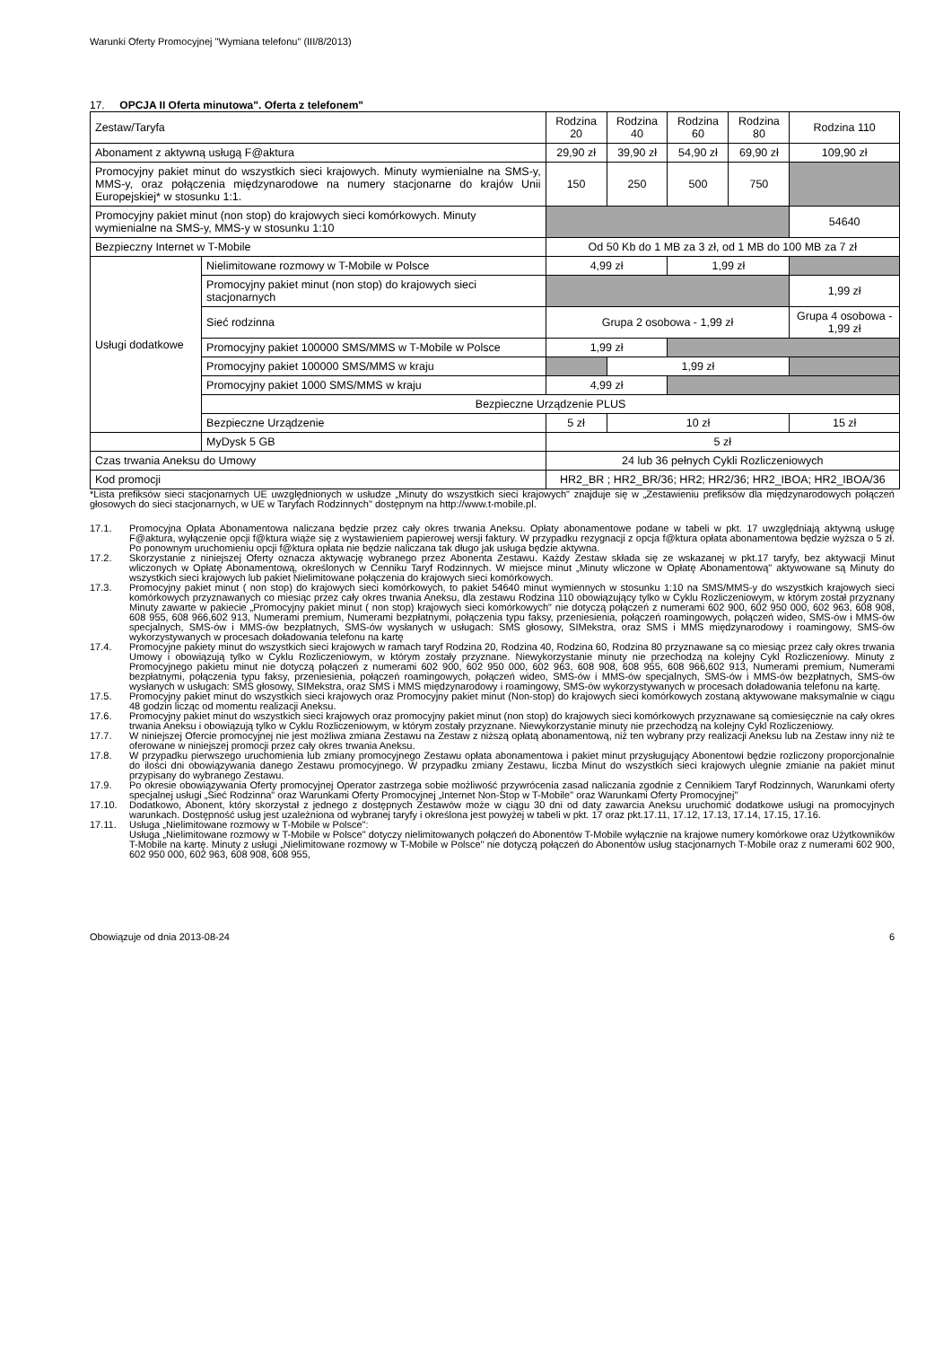Warunki Oferty Promocyjnej "Wymiana telefonu" (III/8/2013)
17. OPCJA II Oferta minutowa". Oferta z telefonem"
| Zestaw/Taryfa | | Rodzina 20 | Rodzina 40 | Rodzina 60 | Rodzina 80 | Rodzina 110 |
| --- | --- | --- | --- | --- | --- | --- |
| Abonament z aktywną usługą F@aktura | | 29,90 zł | 39,90 zł | 54,90 zł | 69,90 zł | 109,90 zł |
| Promocyjny pakiet minut do wszystkich sieci krajowych. Minuty wymienialne na SMS-y, MMS-y, oraz połączenia międzynarodowe na numery stacjonarne do krajów Unii Europejskiej* w stosunku 1:1. | | 150 | 250 | 500 | 750 | |
| Promocyjny pakiet minut (non stop) do krajowych sieci komórkowych. Minuty wymienialne na SMS-y, MMS-y w stosunku 1:10 | | | | | | 54640 |
| Bezpieczny Internet w T-Mobile | | Od 50 Kb do 1 MB za 3 zł, od 1 MB do 100 MB za 7 zł | | | | |
| Usługi dodatkowe | Nielimitowane rozmowy w T-Mobile w Polsce | 4,99 zł | | 1,99 zł | | |
| | Promocyjny pakiet minut (non stop) do krajowych sieci stacjonarnych | | | | | 1,99 zł |
| | Sieć rodzinna | Grupa 2 osobowa - 1,99 zł | | | | Grupa 4 osobowa - 1,99 zł |
| | Promocyjny pakiet 100000 SMS/MMS w T-Mobile w Polsce | 1,99 zł | | | | |
| | Promocyjny pakiet 100000 SMS/MMS w kraju | | 1,99 zł | | | |
| | Promocyjny pakiet 1000 SMS/MMS w kraju | 4,99 zł | | | | |
| | Bezpieczne Urządzenie PLUS | | | | | |
| | Bezpieczne Urządzenie | 5 zł | 10 zł | | | 15 zł |
| | MyDysk 5 GB | 5 zł | | | | |
| Czas trwania Aneksu do Umowy | | 24 lub 36 pełnych Cykli Rozliczeniowych | | | | |
| Kod promocji | | HR2_BR ; HR2_BR/36; HR2; HR2/36; HR2_IBOA; HR2_IBOA/36 | | | | |
*Lista prefiksów sieci stacjonarnych UE uwzględnionych w usłudze „Minuty do wszystkich sieci krajowych" znajduje się w „Zestawieniu prefiksów dla międzynarodowych połączeń głosowych do sieci stacjonarnych, w UE w Taryfach Rodzinnych" dostępnym na http://www.t-mobile.pl.
17.1. Promocyjna Opłata Abonamentowa naliczana będzie przez cały okres trwania Aneksu. Opłaty abonamentowe podane w tabeli w pkt. 17 uwzględniają aktywną usługę F@aktura, wyłączenie opcji f@ktura wiąże się z wystawieniem papierowej wersji faktury. W przypadku rezygnacji z opcja f@ktura opłata abonamentowa będzie wyższa o 5 zł. Po ponownym uruchomieniu opcji f@ktura opłata nie będzie naliczana tak długo jak usługa będzie aktywna.
17.2. Skorzystanie z niniejszej Oferty oznacza aktywację wybranego przez Abonenta Zestawu. Każdy Zestaw składa się ze wskazanej w pkt.17 taryfy, bez aktywacji Minut wliczonych w Opłatę Abonamentową, określonych w Cenniku Taryf Rodzinnych. W miejsce minut „Minuty wliczone w Opłatę Abonamentową" aktywowane są Minuty do wszystkich sieci krajowych lub pakiet Nielimitowane połączenia do krajowych sieci komórkowych.
17.3. Promocyjny pakiet minut ( non stop) do krajowych sieci komórkowych, to pakiet 54640 minut wymiennych w stosunku 1:10 na SMS/MMS-y do wszystkich krajowych sieci komórkowych przyznawanych co miesiąc przez cały okres trwania Aneksu, dla zestawu Rodzina 110 obowiązujący tylko w Cyklu Rozliczeniowym, w którym został przyznany Minuty zawarte w pakiecie „Promocyjny pakiet minut ( non stop) krajowych sieci komórkowych" nie dotyczą połączeń z numerami 602 900, 602 950 000, 602 963, 608 908, 608 955, 608 966,602 913, Numerami premium, Numerami bezpłatnymi, połączenia typu faksy, przeniesienia, połączeń roamingowych, połączeń wideo, SMS-ów i MMS-ów specjalnych, SMS-ów i MMS-ów bezpłatnych, SMS-ów wysłanych w usługach: SMS głosowy, SIMekstra, oraz SMS i MMS międzynarodowy i roamingowy, SMS-ów wykorzystywanych w procesach doładowania telefonu na kartę
17.4. Promocyjne pakiety minut do wszystkich sieci krajowych w ramach taryf Rodzina 20, Rodzina 40, Rodzina 60, Rodzina 80 przyznawane są co miesiąc przez cały okres trwania Umowy i obowiązują tylko w Cyklu Rozliczeniowym, w którym zostały przyznane. Niewykorzystanie minuty nie przechodzą na kolejny Cykl Rozliczeniowy. Minuty z Promocyjnego pakietu minut nie dotyczą połączeń z numerami 602 900, 602 950 000, 602 963, 608 908, 608 955, 608 966,602 913, Numerami premium, Numerami bezpłatnymi, połączenia typu faksy, przeniesienia, połączeń roamingowych, połączeń wideo, SMS-ów i MMS-ów specjalnych, SMS-ów i MMS-ów bezpłatnych, SMS-ów wysłanych w usługach: SMS głosowy, SIMekstra, oraz SMS i MMS międzynarodowy i roamingowy, SMS-ów wykorzystywanych w procesach doładowania telefonu na kartę.
17.5. Promocyjny pakiet minut do wszystkich sieci krajowych oraz Promocyjny pakiet minut (Non-stop) do krajowych sieci komórkowych zostaną aktywowane maksymalnie w ciągu 48 godzin licząc od momentu realizacji Aneksu.
17.6. Promocyjny pakiet minut do wszystkich sieci krajowych oraz promocyjny pakiet minut (non stop) do krajowych sieci komórkowych przyznawane są comiesięcznie na cały okres trwania Aneksu i obowiązują tylko w Cyklu Rozliczeniowym, w którym zostały przyznane. Niewykorzystanie minuty nie przechodzą na kolejny Cykl Rozliczeniowy.
17.7. W niniejszej Ofercie promocyjnej nie jest możliwa zmiana Zestawu na Zestaw z niższą opłatą abonamentową, niż ten wybrany przy realizacji Aneksu lub na Zestaw inny niż te oferowane w niniejszej promocji przez cały okres trwania Aneksu.
17.8. W przypadku pierwszego uruchomienia lub zmiany promocyjnego Zestawu opłata abonamentowa i pakiet minut przysługujący Abonentowi będzie rozliczony proporcjonalnie do ilości dni obowiązywania danego Zestawu promocyjnego. W przypadku zmiany Zestawu, liczba Minut do wszystkich sieci krajowych ulegnie zmianie na pakiet minut przypisany do wybranego Zestawu.
17.9. Po okresie obowiązywania Oferty promocyjnej Operator zastrzega sobie możliwość przywrócenia zasad naliczania zgodnie z Cennikiem Taryf Rodzinnych, Warunkami oferty specjalnej usługi „Sieć Rodzinna" oraz Warunkami Oferty Promocyjnej „Internet Non-Stop w T-Mobile" oraz Warunkami Oferty Promocyjnej"
17.10. Dodatkowo, Abonent, który skorzystał z jednego z dostępnych Zestawów może w ciągu 30 dni od daty zawarcia Aneksu uruchomić dodatkowe usługi na promocyjnych warunkach. Dostępność usług jest uzależniona od wybranej taryfy i określona jest powyżej w tabeli w pkt. 17 oraz pkt.17.11, 17.12, 17.13, 17.14, 17.15, 17.16.
17.11. Usługa „Nielimitowane rozmowy w T-Mobile w Polsce":
Usługa „Nielimitowane rozmowy w T-Mobile w Polsce" dotyczy nielimitowanych połączeń do Abonentów T-Mobile wyłącznie na krajowe numery komórkowe oraz Użytkowników T-Mobile na kartę. Minuty z usługi „Nielimitowane rozmowy w T-Mobile w Polsce" nie dotyczą połączeń do Abonentów usług stacjonarnych T-Mobile oraz z numerami 602 900, 602 950 000, 602 963, 608 908, 608 955,
Obowiązuje od dnia 2013-08-24 6